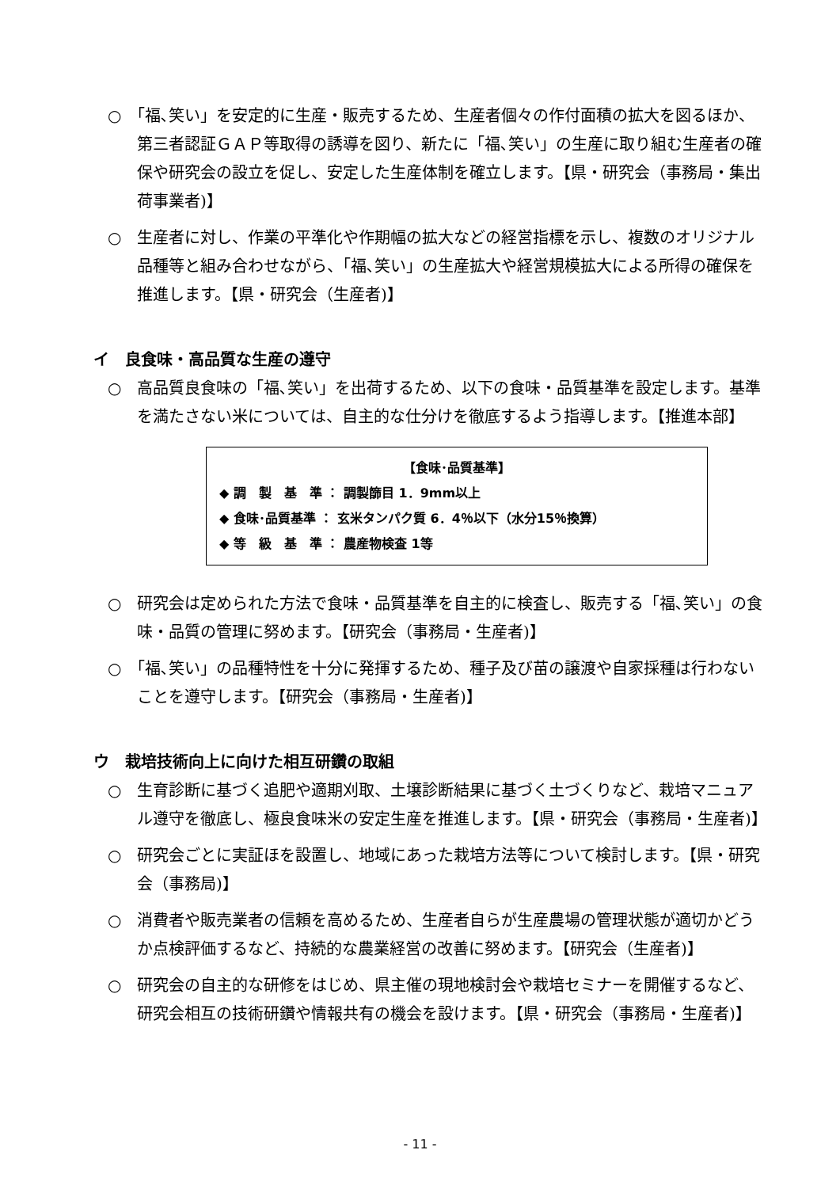○　「福､笑い」を安定的に生産・販売するため、生産者個々の作付面積の拡大を図るほか、第三者認証ＧＡＰ等取得の誘導を図り、新たに「福､笑い」の生産に取り組む生産者の確保や研究会の設立を促し、安定した生産体制を確立します。【県・研究会（事務局・集出荷事業者)】
○　生産者に対し、作業の平準化や作期幅の拡大などの経営指標を示し、複数のオリジナル品種等と組み合わせながら、「福､笑い」の生産拡大や経営規模拡大による所得の確保を推進します。【県・研究会（生産者)】
イ　良食味・高品質な生産の遵守
○　高品質良食味の「福､笑い」を出荷するため、以下の食味・品質基準を設定します。基準を満たさない米については、自主的な仕分けを徹底するよう指導します。【推進本部】
【食味･品質基準】
◆ 調　製　基　準 ： 調製篩目 1．9mm以上
◆ 食味･品質基準 ： 玄米タンパク質 6．4％以下（水分15％換算）
◆ 等　級　基　準 ： 農産物検査 1等
○　研究会は定められた方法で食味・品質基準を自主的に検査し、販売する「福､笑い」の食味・品質の管理に努めます。【研究会（事務局・生産者)】
○　「福､笑い」の品種特性を十分に発揮するため、種子及び苗の譲渡や自家採種は行わないことを遵守します。【研究会（事務局・生産者)】
ウ　栽培技術向上に向けた相互研鑽の取組
○　生育診断に基づく追肥や適期刈取、土壌診断結果に基づく土づくりなど、栽培マニュアル遵守を徹底し、極良食味米の安定生産を推進します。【県・研究会（事務局・生産者)】
○　研究会ごとに実証ほを設置し、地域にあった栽培方法等について検討します。【県・研究会（事務局)】
○　消費者や販売業者の信頼を高めるため、生産者自らが生産農場の管理状態が適切かどうか点検評価するなど、持続的な農業経営の改善に努めます。【研究会（生産者)】
○　研究会の自主的な研修をはじめ、県主催の現地検討会や栽培セミナーを開催するなど、研究会相互の技術研鑽や情報共有の機会を設けます。【県・研究会（事務局・生産者)】
- 11 -